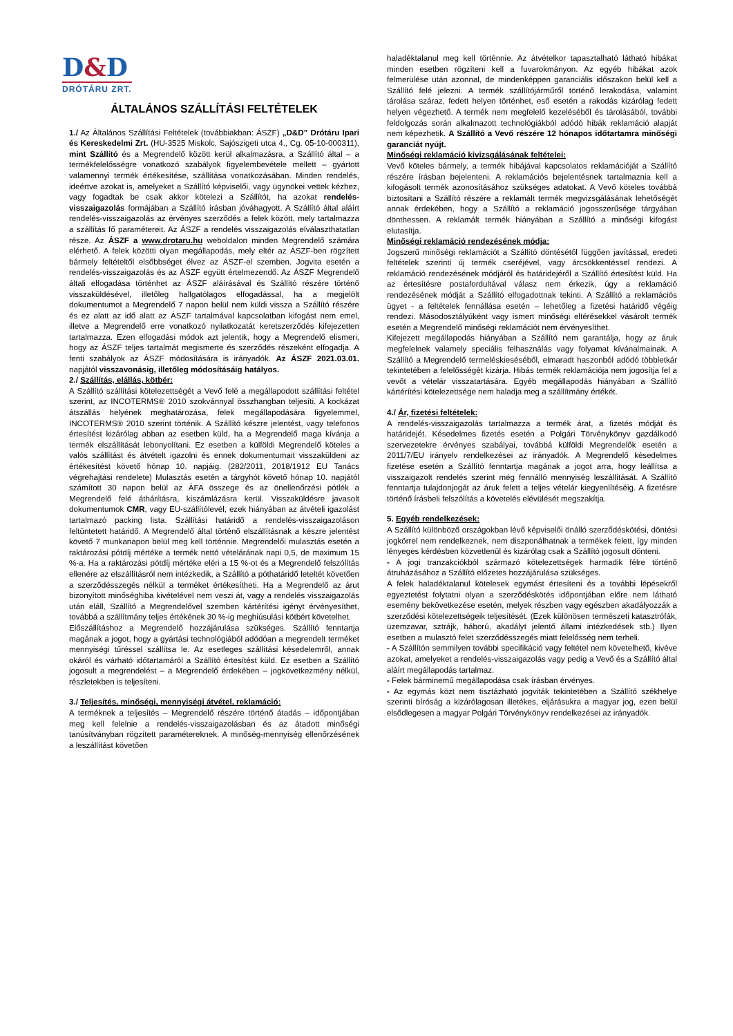D&D
DRÓTÁRU ZRT.
ÁLTALÁNOS SZÁLLÍTÁSI FELTÉTELEK
1./ Az Általános Szállítási Feltételek (továbbiakban: ÁSZF) „D&D” Drótáru Ipari és Kereskedelmi Zrt. (HU-3525 Miskolc, Sajószigeti utca 4., Cg. 05-10-000311), mint Szállító és a Megrendelő között kerül alkalmazásra, a Szállító által – a termékfelelősségre vonatkozó szabályok figyelembevétele mellett – gyártott valamennyi termék értékesítése, szállítása vonatkozásában. Minden rendelés, ideértve azokat is, amelyeket a Szállító képviselői, vagy ügynökei vettek kézhez, vagy fogadtak be csak akkor kötelezi a Szállítót, ha azokat rendelés-visszaigazolás formájában a Szállító írásban jóváhagyott. A Szállító által aláírt rendelés-visszaigazolás az érvényes szerződés a felek között, mely tartalmazza a szállítás fő paramétereit. Az ÁSZF a rendelés visszaigazolás elválaszthatatlan része. Az ÁSZF a www.drotaru.hu weboldalon minden Megrendelő számára elérhető. A felek közötti olyan megállapodás, mely eltér az ÁSZF-ben rögzített bármely feltételtől elsőbbséget élvez az ÁSZF-el szemben. Jogvita esetén a rendelés-visszaigazolás és az ÁSZF együtt értelmezendő. Az ÁSZF Megrendelő általi elfogadása történhet az ÁSZF aláírásával és Szállító részére történő visszaküldésével, illetőleg hallgatólagos elfogadással, ha a megjelölt dokumentumot a Megrendelő 7 napon belül nem küldi vissza a Szállító részére és ez alatt az idő alatt az ÁSZF tartalmával kapcsolatban kifogást nem emel, illetve a Megrendelő erre vonatkozó nyilatkozatát keretszerződés kifejezetten tartalmazza. Ezen elfogadási módok azt jelentik, hogy a Megrendelő elismeri, hogy az ÁSZF teljes tartalmát megismerte és szerződés részeként elfogadja. A fenti szabályok az ÁSZF módosítására is irányadók. Az ÁSZF 2021.03.01. napjától visszavonásig, illetőleg módosításáig hatályos.
2./ Szállítás, elállás, kötbér:
A Szállító szállítási kötelezettségét a Vevő felé a megállapodott szállítási feltétel szerint, az INCOTERMS® 2010 szokvánnyal összhangban teljesíti. A kockázat átszállás helyének meghatározása, felek megállapodására figyelemmel, INCOTERMS® 2010 szerint történik. A Szállító készre jelentést, vagy telefonos értesítést kizárólag abban az esetben küld, ha a Megrendelő maga kívánja a termék elszállítását lebonyolítani. Ez esetben a külföldi Megrendelő köteles a valós szállítást és átvételt igazolni és ennek dokumentumait visszaküldeni az értékesítést követő hónap 10. napjáig. (282/2011, 2018/1912 EU Tanács végrehajtási rendelete) Mulasztás esetén a tárgyhót követő hónap 10. napjától számított 30 napon belül az ÁFA összege és az önellenőrzési pótlék a Megrendelő felé áthárításra, kiszámlázásra kerül. Visszaküldésre javasolt dokumentumok CMR, vagy EU-szállítólevél, ezek hiányában az átvételi igazolást tartalmazó packing lista. Szállítási határidő a rendelés-visszaigazoláson feltüntetett határidő. A Megrendelő által történő elszállításnak a készre jelentést követő 7 munkanapon belül meg kell történnie. Megrendelői mulasztás esetén a raktározási pótdíj mértéke a termék nettó vételárának napi 0,5, de maximum 15 %-a. Ha a raktározási pótdíj mértéke eléri a 15 %-ot és a Megrendelő felszólítás ellenére az elszállításról nem intézkedik, a Szállító a póthatáridő leteltét követően a szerződésszegés nélkül a terméket értékesítheti. Ha a Megrendelő az árut bizonyított minőséghiba kivételével nem veszi át, vagy a rendelés visszaigazolás után eláll, Szállító a Megrendelővel szemben kártérítési igényt érvényesíthet, továbbá a szállítmány teljes értékének 30 %-ig meghiúsulási kötbért követelhet.
Előszállításhoz a Megrendelő hozzájárulása szükséges. Szállító fenntartja magának a jogot, hogy a gyártási technológiából adódóan a megrendelt terméket mennyiségi tűréssel szállítsa le. Az esetleges szállítási késedelemről, annak okáról és várható időtartamáról a Szállító értesítést küld. Ez esetben a Szállító jogosult a megrendelést – a Megrendelő érdekében – jogkövetkezmény nélkül, részletekben is teljesíteni.
3./ Teljesítés, minőségi, mennyiségi átvétel, reklamáció:
A terméknek a teljesítés – Megrendelő részére történő átadás – időpontjában meg kell felelnie a rendelés-visszaigazolásban és az átadott minőségi tanúsítványban rögzített paramétereknek. A minőség-mennyiség ellenőrzésének a leszállítást követően
haladéktalanul meg kell történnie. Az átvételkor tapasztalható látható hibákat minden esetben rögzíteni kell a fuvarokmányon. Az egyéb hibákat azok felmerülése után azonnal, de mindenképpen garanciális időszakon belül kell a Szállító felé jelezni. A termék szállítójárműről történő lerakodása, valamint tárolása száraz, fedett helyen történhet, eső esetén a rakodás kizárólag fedett helyen végezhető. A termék nem megfelelő kezeléséből és tárolásából, további feldolgozás során alkalmazott technológiákból adódó hibák reklamáció alapját nem képezhetik. A Szállító a Vevő részére 12 hónapos időtartamra minőségi garanciát nyújt.
Minőségi reklamáció kivizsgálásának feltételei:
Vevő köteles bármely, a termék hibájával kapcsolatos reklamációját a Szállító részére írásban bejelenteni. A reklamációs bejelentésnek tartalmaznia kell a kifogásolt termék azonosításához szükséges adatokat. A Vevő köteles továbbá biztosítani a Szállító részére a reklamált termék megvizsgálásának lehetőségét annak érdekében, hogy a Szállító a reklamáció jogosszerűsége tárgyában dönthessen. A reklamált termék hiányában a Szállító a minőségi kifogást elutasítja.
Minőségi reklamáció rendezésének módja:
Jogszerű minőségi reklamációt a Szállító döntésétől függően javítással, eredeti feltételek szerinti új termék cseréjével, vagy árcsökkentéssel rendezi. A reklamáció rendezésének módjáról és határidejéről a Szállító értesítést küld. Ha az értesítésre postafordultával válasz nem érkezik, úgy a reklamáció rendezésének módját a Szállító elfogadottnak tekinti. A Szállító a reklamációs ügyet - a feltételek fennállása esetén – lehetőleg a fizetési határidő végéig rendezi. Másodosztályúként vagy ismert minőségi eltérésekkel vásárolt termék esetén a Megrendelő minőségi reklamációt nem érvényesíthet.
Kifejezett megállapodás hiányában a Szállító nem garantálja, hogy az áruk megfelelnek valamely speciális felhasználás vagy folyamat kívánalmainak. A Szállító a Megrendelő termeléskieséséből, elmaradt haszonból adódó többletkár tekintetében a felelősségét kizárja. Hibás termék reklamációja nem jogosítja fel a vevőt a vételár visszatartására. Egyéb megállapodás hiányában a Szállító kártérítési kötelezettsége nem haladja meg a szállítmány értékét.
4./ Ár, fizetési feltételek:
A rendelés-visszaigazolás tartalmazza a termék árat, a fizetés módját és határidejét. Késedelmes fizetés esetén a Polgári Törvénykönyv gazdálkodó szervezetekre érvényes szabályai, továbbá külföldi Megrendelők esetén a 2011/7/EU irányelv rendelkezései az irányadók. A Megrendelő késedelmes fizetése esetén a Szállító fenntartja magának a jogot arra, hogy leállítsa a visszaigazolt rendelés szerint még fennálló mennyiség leszállítását. A Szállító fenntartja tulajdonjogát az áruk felett a teljes vételár kiegyenlítéséig. A fizetésre történő írásbeli felszólítás a követelés elévülését megszakítja.
5. Egyéb rendelkezések:
A Szállító különböző országokban lévő képviselői önálló szerződéskötési, döntési jogkörrel nem rendelkeznek, nem diszponálhatnak a termékek felett, így minden lényeges kérdésben közvetlenül és kizárólag csak a Szállító jogosult dönteni.
- A jogi tranzakciókból származó kötelezettségek harmadik félre történő átruházásához a Szállító előzetes hozzájárulása szükséges.
A felek haladéktalanul kötelesek egymást értesíteni és a további lépésekről egyeztetést folytatni olyan a szerződéskötés időpontjában előre nem látható esemény bekövetkezése esetén, melyek részben vagy egészben akadályozzák a szerződési kötelezettségeik teljesítését. (Ezek különösen természeti katasztrófák, üzemzavar, sztrájk, háború, akadályt jelentő állami intézkedések stb.) Ilyen esetben a mulasztó felet szerződésszegés miatt felelősség nem terheli.
- A Szállítón semmilyen további specifikáció vagy feltétel nem követelhető, kivéve azokat, amelyeket a rendelés-visszaigazolás vagy pedig a Vevő és a Szállító által aláírt megállapodás tartalmaz.
- Felek bárminemű megállapodása csak írásban érvényes.
- Az egymás közt nem tisztázható jogviták tekintetében a Szállító székhelye szerinti bíróság a kizárólagosan illetékes, eljárásukra a magyar jog, ezen belül elsődlegesen a magyar Polgári Törvénykönyv rendelkezései az irányadók.